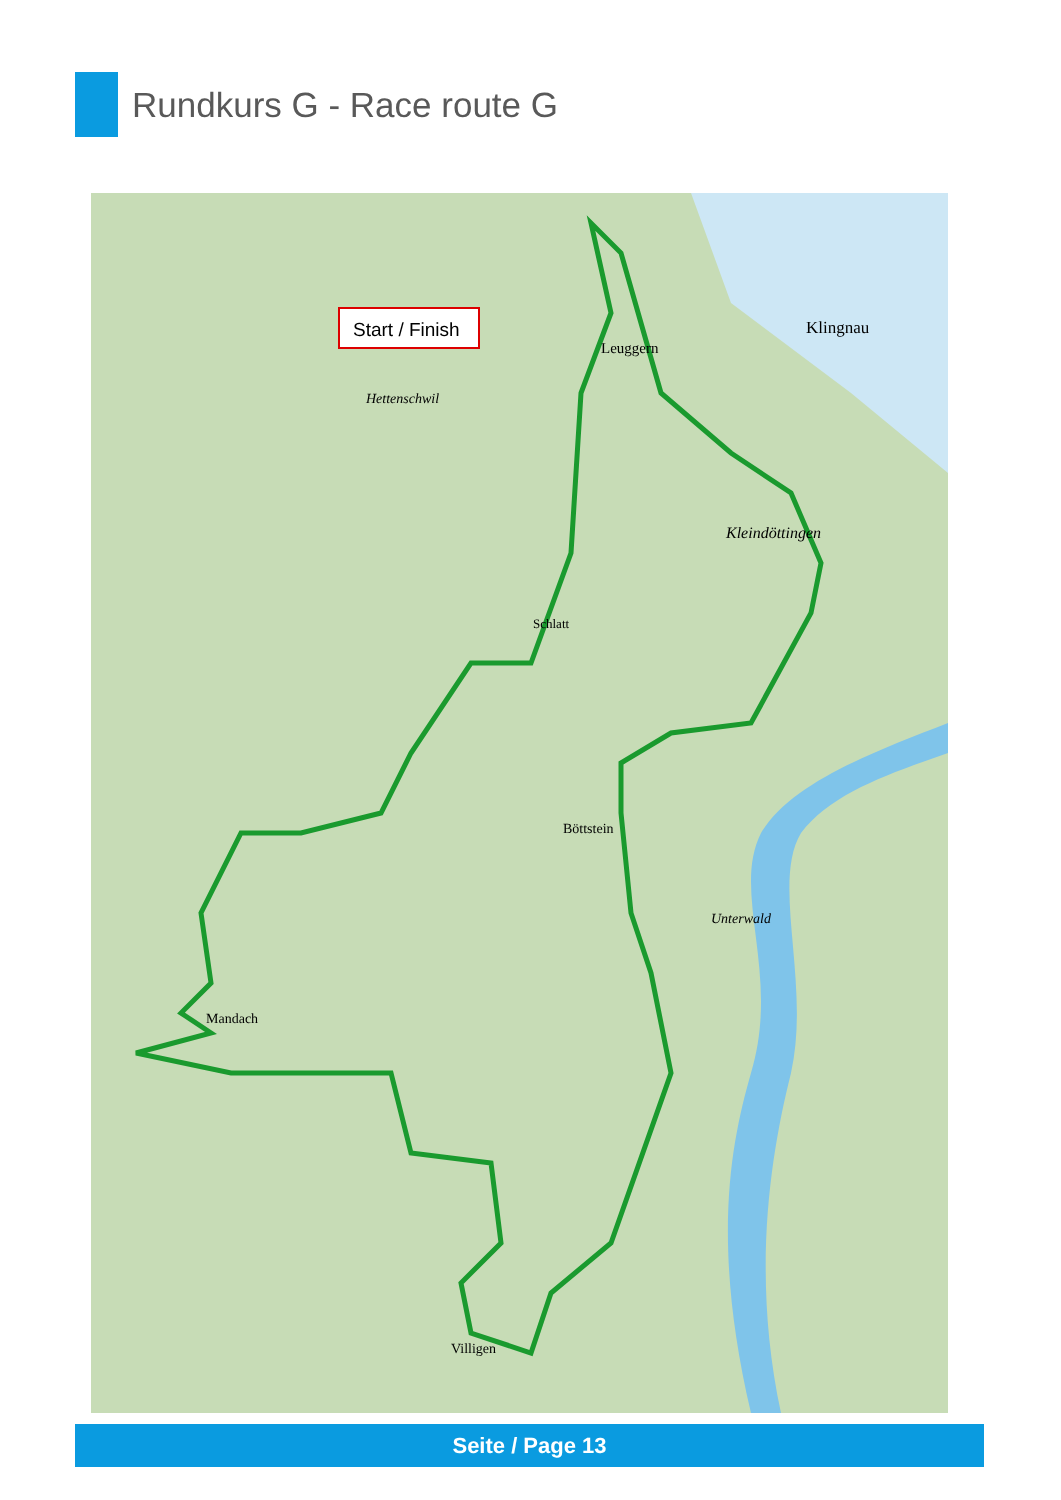Rundkurs G - Race route G
Start / Finish
Leuggern
Klingnau
Kleindöttingen
Hettenschwil
Schlatt
Böttstein
Mandach
Villigen
Unterwald
Seite / Page 13